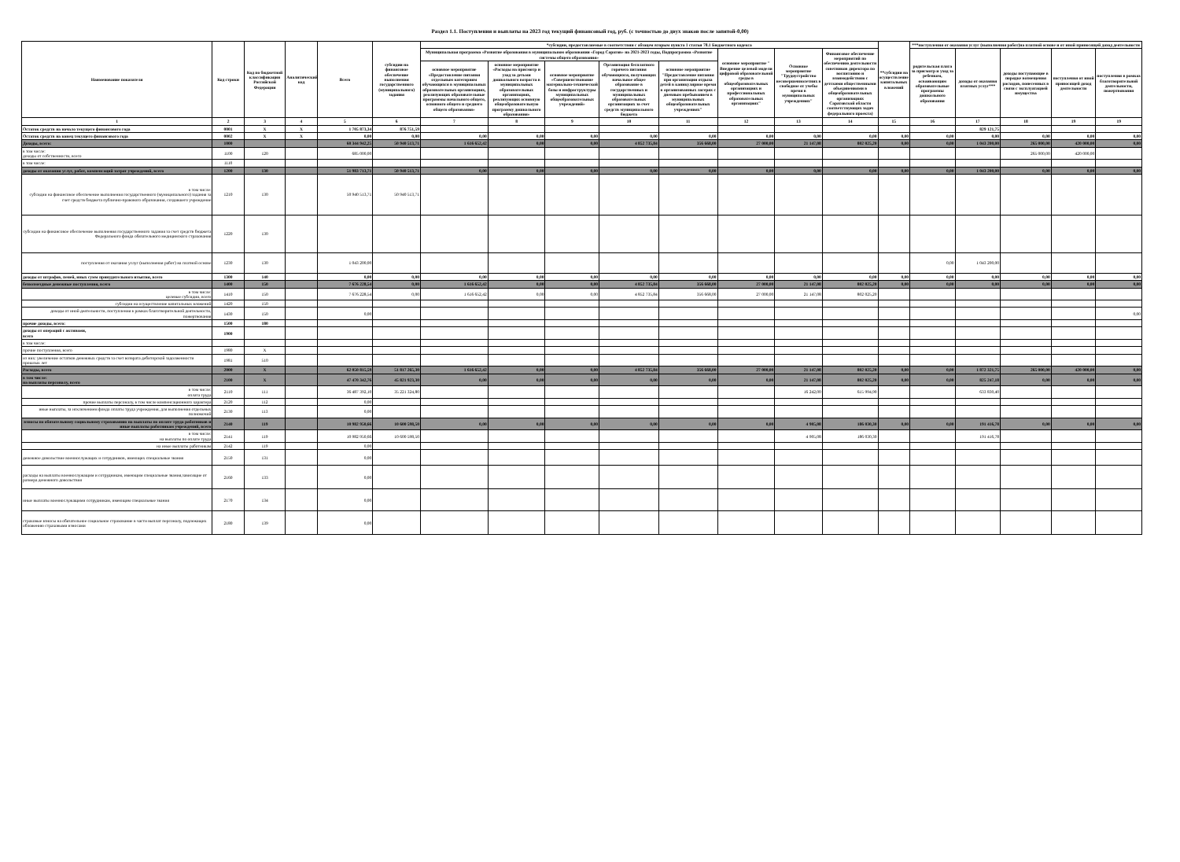Раздел 1.1. Поступления и выплаты на 2023 год текущий финансовый год, руб. (с точностью до двух знаков после запятой-0,00)
| Наименование показателя | Код строки | Код по бюджетной классификации Российской Федерации | Аналитический код | Всего | субсидии на финансовое обеспечение выполнения государственного (муниципального) задания | *субсидии, предоставляемые в соответствии с абзацем вторым пункта 1 статьи 78.1 Бюджетного кодекса | | | | | | | | **субсидии на осуществление капитальных вложений | ***поступления от оказания услуг (выполнения работ)на платной основе и от иной приносящей доход деятельности | | | | |
| --- | --- | --- | --- | --- | --- | --- | --- | --- | --- | --- | --- | --- | --- | --- | --- | --- | --- | --- | --- |
| | | | | | | Муниципальная программа «Развитие образования в муниципальном образовании «Город Саратов» на 2021-2023 годы, Подпрограмма «Развитие системы общего образования» | | | | | основное мероприятие " Внедрение целевой модели цифровой образовательной среды в общеобразовательных организациях и профессиональных образовательных организациях" | Основное мероприятие "Трудоустройство несовершеннолетних в свободное от учебы время в муниципальных учреждениях" | Финансовое обеспечение мероприятий по обеспечению деятельности советников директора по воспитанию и взаимодействию с детскими общественными объединениями в общеобразовательных организациях Саратовской области соответствующих задач федерального проекта) | | родительская плата за присмотр и уход за ребенком, осваивающим образовательные программы дошкольного образования | доходы от оказания платных услуг*** | доходы поступающие в порядке возмещения расходов, понесенных в связи с эксплуатацией имущества | поступления от иной приносящей доход деятельности | поступления в рамках благотворительной деятельности, пожертвования |
| | | | | | | основное мероприятие «Предоставление питания отдельным категориям обучающихся в муниципальных образовательных организациях, реализующих образовательные программы начального общего, основного общего и среднего общего образования» | основное мероприятие «Расходы на присмотр и уход за детьми дошкольного возраста в муниципальных образовательных организациях, реализующих основную общеобразовательную программу дошкольного образования» | основное мероприятие «Совершенствование материально-технической базы и инфраструктуры муниципальных общеобразовательных учреждений» | Организация бесплатного горячего питания обучающихся, получающих начальное общее образование в государственных и муниципальных образовательных организациях за счет средств муниципального бюджета | основное мероприятие "Предоставление питания при организации отдыха детей в каникулярное время в организованных лагерях с дневным пребыванием в муниципальных общеобразовательных учреждениях" | | | | | | | | | |
| 1 | 2 | 3 | 4 | 5 | 6 | 7 | 8 | 9 | 10 | 11 | 12 | 13 | 14 | 15 | 16 | 17 | 18 | 19 | 19 |
| Остаток средств на начало текущего финансового года | 0001 | X | X | 1 705 873,34 | 876 751,59 | | | | | | | | | | | 829 121,75 | | | |
| Остаток средств на конец текущего финансового года | 0002 | X | X | 0,00 | 0,00 | 0,00 | 0,00 | 0,00 | 0,00 | 0,00 | 0,00 | 0,00 | 0,00 | 0,00 | 0,00 | 0,00 | 0,00 | 0,00 | 0,00 |
| Доходы, всего: | 1000 | | | 60 344 942,25 | 50 940 513,71 | 1 616 652,42 | 0,00 | 0,00 | 4 852 735,84 | 356 668,00 | 27 000,00 | 21 147,08 | 802 025,20 | 0,00 | 0,00 | 1 043 200,00 | 265 000,00 | 420 000,00 | 0,00 |
| в том числе: доходы от собственности, всего | 1100 | 120 | | 685 000,00 | | | | | | | | | | | | | 265 000,00 | 420 000,00 | |
| в том числе: | 1110 | | | | | | | | | | | | | | | | | | |
| доходы от оказания услуг, работ, компенсаций затрат учреждений, всего | 1200 | 130 | | 51 983 713,71 | 50 940 513,71 | 0,00 | 0,00 | 0,00 | 0,00 | 0,00 | 0,00 | 0,00 | 0,00 | 0,00 | 0,00 | 1 043 200,00 | 0,00 | 0,00 | 0,00 |
| в том числе: субсидии на финансовое обеспечение выполнения государственного (муниципального) задания за счет средств бюджета публично-правового образования, создавшего учреждение | 1210 | 130 | | 50 940 513,71 | 50 940 513,71 | | | | | | | | | | | | | | |
| субсидии на финансовое обеспечение выполнения государственного задания за счет средств бюджета Федерального фонда обязательного медицинского страхования | 1220 | 130 | | | | | | | | | | | | | | | | | |
| поступления от оказания услуг (выполнения работ) на платной основе | 1230 | 130 | | 1 043 200,00 | | | | | | | | | | | 0,00 | 1 043 200,00 | | | |
| доходы от штрафов, пеней, иных сумм принудительного изъятия, всего | 1300 | 140 | | 0,00 | 0,00 | 0,00 | 0,00 | 0,00 | 0,00 | 0,00 | 0,00 | 0,00 | 0,00 | 0,00 | 0,00 | 0,00 | 0,00 | 0,00 | 0,00 |
| безвозмездные денежные поступления, всего | 1400 | 150 | | 7 676 228,54 | 0,00 | 1 616 652,42 | 0,00 | 0,00 | 4 852 735,84 | 356 668,00 | 27 000,00 | 21 147,08 | 802 025,20 | 0,00 | 0,00 | 0,00 | 0,00 | 0,00 | 0,00 |
| в том числе: целевые субсидии, всего | 1410 | 150 | | 7 676 228,54 | 0,00 | 1 616 652,42 | 0,00 | 0,00 | 4 852 735,84 | 356 668,00 | 27 000,00 | 21 147,08 | 802 025,20 | | | | | | |
| субсидии на осуществление капитальных вложений | 1420 | 150 | | | | | | | | | | | | | | | | | |
| доходы от иной деятельности, поступления в рамках благотворительной деятельности, пожертвования | 1430 | 150 | | 0,00 | | | | | | | | | | | | | | | 0,00 |
| прочие доходы, всего: | 1500 | 180 | | | | | | | | | | | | | | | | | |
| доходы от операций с активами, всего | 1900 | | | | | | | | | | | | | | | | | | |
| в том числе: | | | | | | | | | | | | | | | | | | | |
| прочие поступления, всего | 1980 | X | | | | | | | | | | | | | | | | | |
| из них: увеличение остатков денежных средств за счет возврата дебиторской задолженности прошлых лет | 1981 | 510 | | | | | | | | | | | | | | | | | |
| Расходы, всего | 2000 | X | | 62 050 815,59 | 51 817 265,30 | 1 616 652,42 | 0,00 | 0,00 | 4 852 735,84 | 356 668,00 | 27 000,00 | 21 147,08 | 802 025,20 | 0,00 | 0,00 | 1 872 321,75 | 265 000,00 | 420 000,00 | 0,00 |
| в том числе: на выплаты персоналу, всего | 2100 | X | | 47 470 342,76 | 45 821 923,30 | 0,00 | 0,00 | 0,00 | 0,00 | 0,00 | 0,00 | 21 147,08 | 802 025,20 | 0,00 | 0,00 | 825 247,18 | 0,00 | 0,00 | 0,00 |
| в том числе: оплата труда | 2110 | 111 | | 36 487 392,10 | 35 221 324,80 | | | | | | | 16 242,00 | 615 994,90 | | | 633 830,40 | | | |
| прочие выплаты персоналу, в том числе компенсационного характера | 2120 | 112 | | 0,00 | | | | | | | | | | | | | | | |
| иные выплаты, за исключением фонда оплаты труда учреждения, для выполнения отдельных полномочий | 2130 | 113 | | 0,00 | | | | | | | | | | | | | | | |
| взносы по обязательному социальному страхованию на выплаты по оплате труда работников и иные выплаты работникам учреждений, всего | 2140 | 119 | | 10 982 950,66 | 10 600 598,50 | 0,00 | 0,00 | 0,00 | 0,00 | 0,00 | 0,00 | 4 905,08 | 186 030,30 | 0,00 | 0,00 | 191 416,78 | 0,00 | 0,00 | 0,00 |
| в том числе: на выплаты по оплате труда | 2141 | 119 | | 10 982 950,66 | 10 600 598,50 | | | | | | | 4 905,08 | 186 030,30 | | | 191 416,78 | | | |
| на иные выплаты работникам | 2142 | 119 | | 0,00 | | | | | | | | | | | | | | | |
| денежное довольствие военнослужащих и сотрудников, имеющих специальные звания | 2150 | 131 | | 0,00 | | | | | | | | | | | | | | | |
| расходы на выплаты военнослужащим и сотрудникам, имеющим специальные звания,зависящие от размера денежного довольствия | 2160 | 133 | | 0,00 | | | | | | | | | | | | | | | |
| иные выплаты военнослужащими сотрудникам, имеющим специальные звания | 2170 | 134 | | 0,00 | | | | | | | | | | | | | | | |
| страховые взносы на обязательное социальное страхование в части выплат персоналу, подлежащих обложению страховыми взносами | 2180 | 139 | | 0,00 | | | | | | | | | | | | | | | |